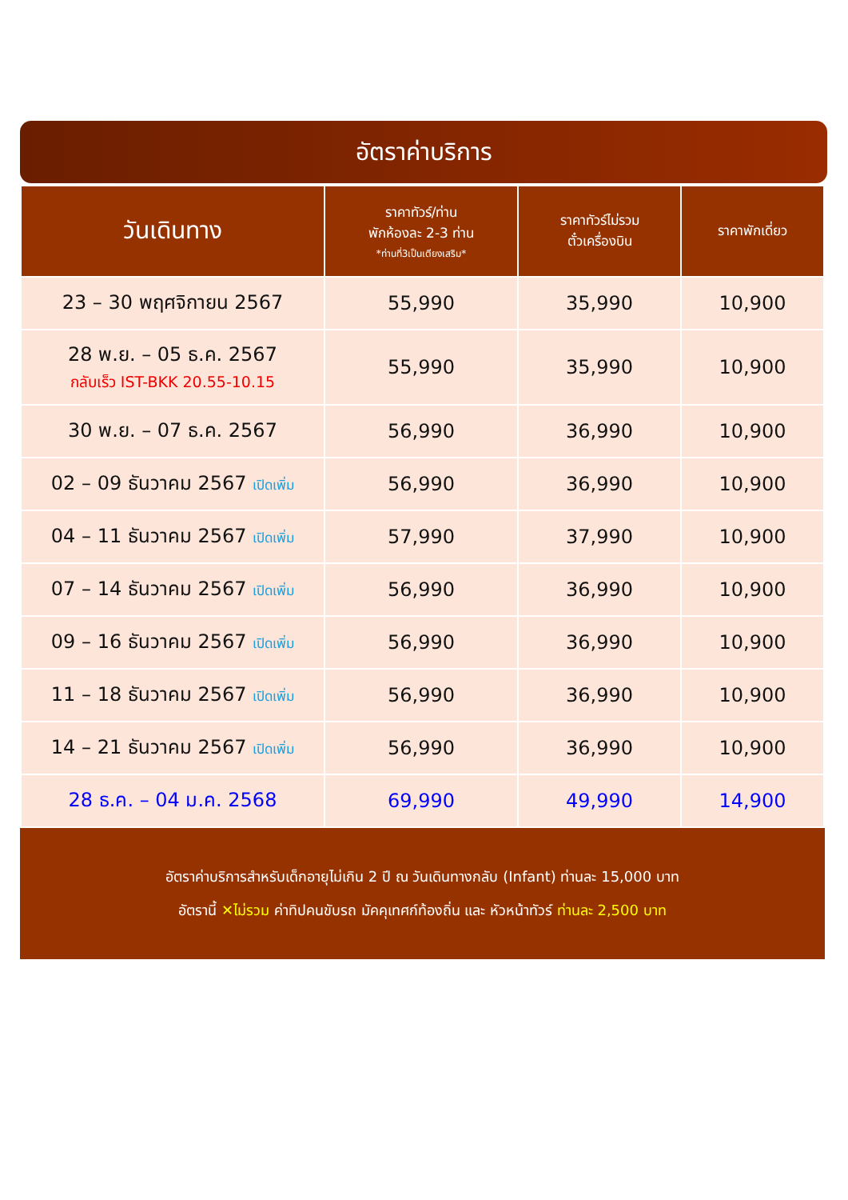อัตราค่าบริการ
| วันเดินทาง | ราคาทัวร์/ท่าน พักห้องละ 2-3 ท่าน *ท่านที่3เป็นเตียงเสริม* | ราคาทัวร์ไม่รวม ตั๋วเครื่องบิน | ราคาพักเดี่ยว |
| --- | --- | --- | --- |
| 23 – 30 พฤศจิกายน 2567 | 55,990 | 35,990 | 10,900 |
| 28 พ.ย. – 05 ธ.ค. 2567 กลับเร็ว IST-BKK 20.55-10.15 | 55,990 | 35,990 | 10,900 |
| 30 พ.ย. – 07 ธ.ค. 2567 | 56,990 | 36,990 | 10,900 |
| 02 – 09 ธันวาคม 2567 เปิดเพิ่ม | 56,990 | 36,990 | 10,900 |
| 04 – 11 ธันวาคม 2567 เปิดเพิ่ม | 57,990 | 37,990 | 10,900 |
| 07 – 14 ธันวาคม 2567 เปิดเพิ่ม | 56,990 | 36,990 | 10,900 |
| 09 – 16 ธันวาคม 2567 เปิดเพิ่ม | 56,990 | 36,990 | 10,900 |
| 11 – 18 ธันวาคม 2567 เปิดเพิ่ม | 56,990 | 36,990 | 10,900 |
| 14 – 21 ธันวาคม 2567 เปิดเพิ่ม | 56,990 | 36,990 | 10,900 |
| 28 ธ.ค. – 04 ม.ค. 2568 | 69,990 | 49,990 | 14,900 |
อัตราค่าบริการสำหรับเด็กอายุไม่เกิน 2 ปี ณ วันเดินทางกลับ (Infant) ท่านละ 15,000 บาท
อัตรานี้ ✕ไม่รวม ค่าทิปคนขับรถ มัคคุเทศก์ท้องถิ่น และ หัวหน้าทัวร์ ท่านละ 2,500 บาท